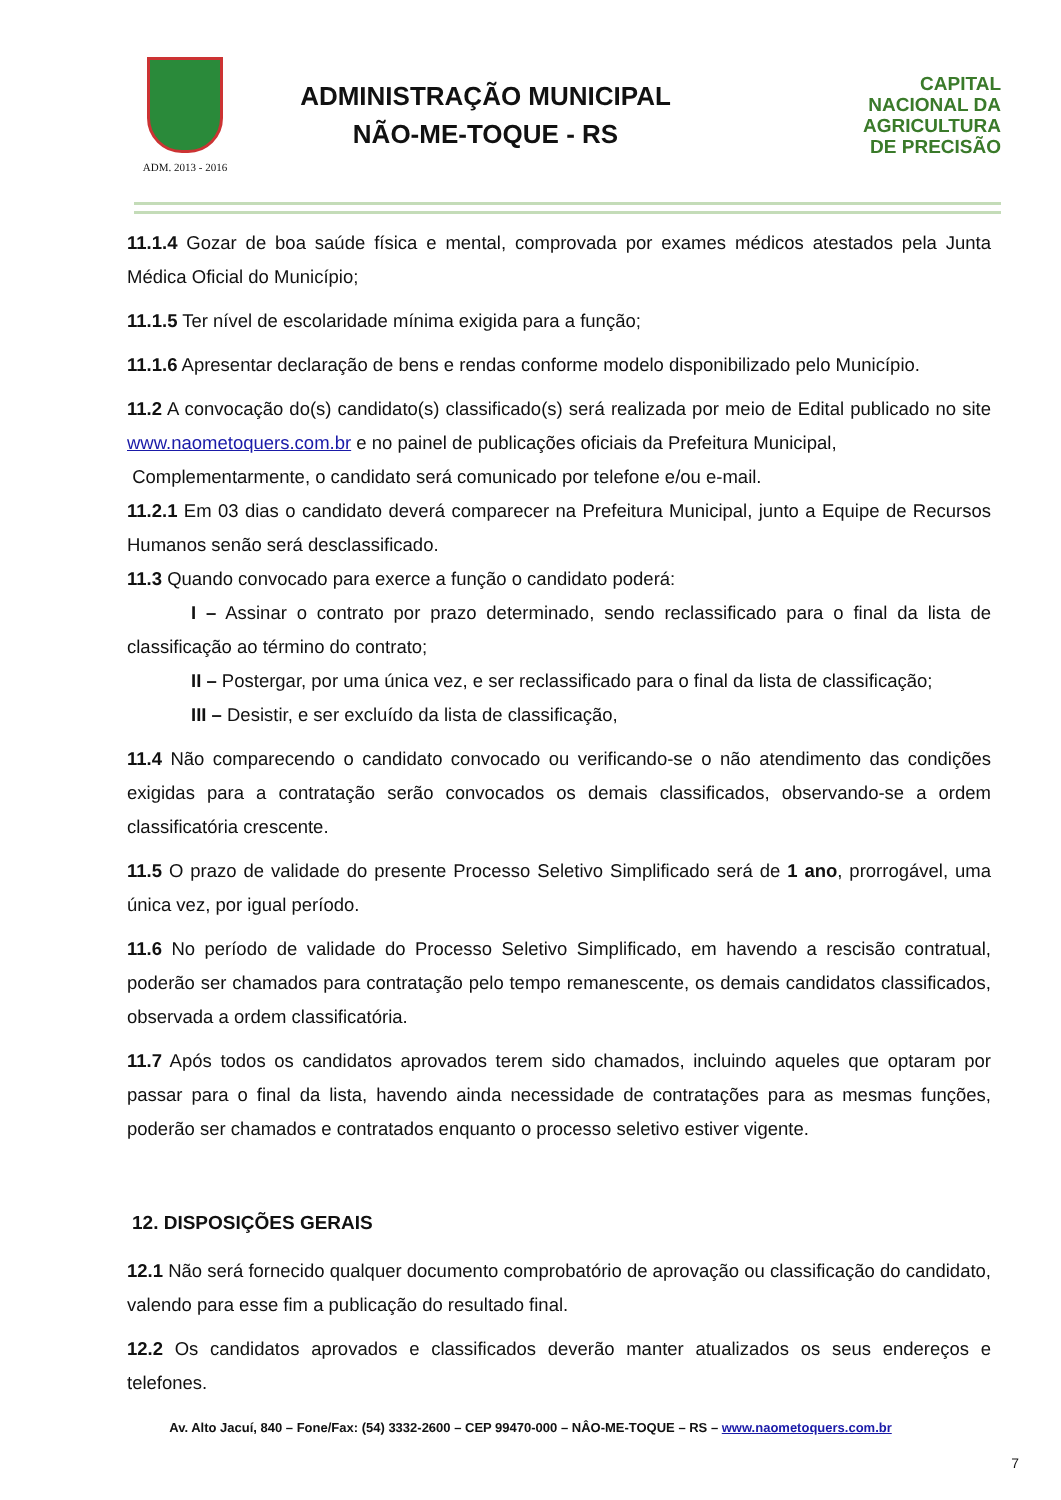ADM. 2013 - 2016
ADMINISTRAÇÃO MUNICIPAL
NÃO-ME-TOQUE - RS
CAPITAL
NACIONAL DA
AGRICULTURA
DE PRECISÃO
11.1.4 Gozar de boa saúde física e mental, comprovada por exames médicos atestados pela Junta Médica Oficial do Município;
11.1.5 Ter nível de escolaridade mínima exigida para a função;
11.1.6 Apresentar declaração de bens e rendas conforme modelo disponibilizado pelo Município.
11.2 A convocação do(s) candidato(s) classificado(s) será realizada por meio de Edital publicado no site www.naometoquers.com.br e no painel de publicações oficiais da Prefeitura Municipal,
Complementarmente, o candidato será comunicado por telefone e/ou e-mail.
11.2.1 Em 03 dias o candidato deverá comparecer na Prefeitura Municipal, junto a Equipe de Recursos Humanos senão será desclassificado.
11.3 Quando convocado para exerce a função o candidato poderá:
I – Assinar o contrato por prazo determinado, sendo reclassificado para o final da lista de classificação ao término do contrato;
II – Postergar, por uma única vez, e ser reclassificado para o final da lista de classificação;
III – Desistir, e ser excluído da lista de classificação,
11.4 Não comparecendo o candidato convocado ou verificando-se o não atendimento das condições exigidas para a contratação serão convocados os demais classificados, observando-se a ordem classificatória crescente.
11.5 O prazo de validade do presente Processo Seletivo Simplificado será de 1 ano, prorrogável, uma única vez, por igual período.
11.6 No período de validade do Processo Seletivo Simplificado, em havendo a rescisão contratual, poderão ser chamados para contratação pelo tempo remanescente, os demais candidatos classificados, observada a ordem classificatória.
11.7 Após todos os candidatos aprovados terem sido chamados, incluindo aqueles que optaram por passar para o final da lista, havendo ainda necessidade de contratações para as mesmas funções, poderão ser chamados e contratados enquanto o processo seletivo estiver vigente.
12. DISPOSIÇÕES GERAIS
12.1 Não será fornecido qualquer documento comprobatório de aprovação ou classificação do candidato, valendo para esse fim a publicação do resultado final.
12.2 Os candidatos aprovados e classificados deverão manter atualizados os seus endereços e telefones.
Av. Alto Jacuí, 840 – Fone/Fax: (54) 3332-2600 – CEP 99470-000 – NÂO-ME-TOQUE – RS – www.naometoquers.com.br
7